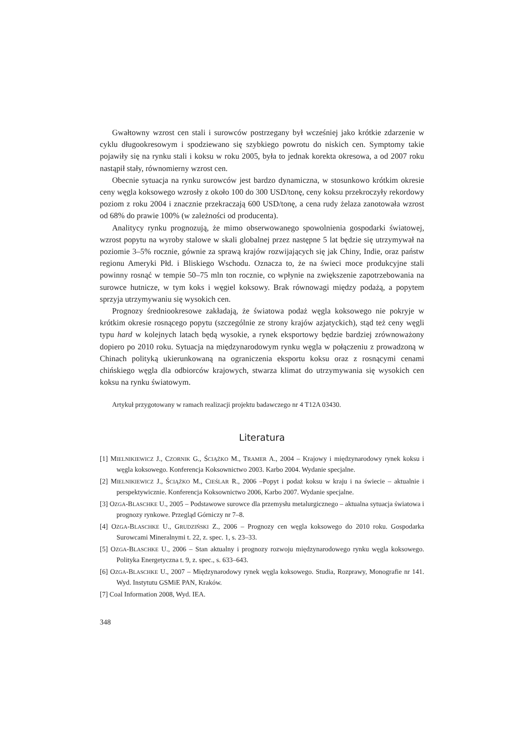Gwałtowny wzrost cen stali i surowców postrzegany był wcześniej jako krótkie zdarzenie w cyklu długookresowym i spodziewano się szybkiego powrotu do niskich cen. Symptomy takie pojawiły się na rynku stali i koksu w roku 2005, była to jednak korekta okresowa, a od 2007 roku nastąpił stały, równomierny wzrost cen.
Obecnie sytuacja na rynku surowców jest bardzo dynamiczna, w stosunkowo krótkim okresie ceny węgla koksowego wzrosły z około 100 do 300 USD/tonę, ceny koksu przekroczyły rekordowy poziom z roku 2004 i znacznie przekraczają 600 USD/tonę, a cena rudy żelaza zanotowała wzrost od 68% do prawie 100% (w zależności od producenta).
Analitycy rynku prognozują, że mimo obserwowanego spowolnienia gospodarki światowej, wzrost popytu na wyroby stalowe w skali globalnej przez następne 5 lat będzie się utrzymywał na poziomie 3–5% rocznie, gównie za sprawą krajów rozwijających się jak Chiny, Indie, oraz państw regionu Ameryki Płd. i Bliskiego Wschodu. Oznacza to, że na świeci moce produkcyjne stali powinny rosnąć w tempie 50–75 mln ton rocznie, co wpłynie na zwiększenie zapotrzebowania na surowce hutnicze, w tym koks i węgiel koksowy. Brak równowagi między podażą, a popytem sprzyja utrzymywaniu się wysokich cen.
Prognozy średniookresowe zakładają, że światowa podaż węgla koksowego nie pokryje w krótkim okresie rosnącego popytu (szczególnie ze strony krajów azjatyckich), stąd też ceny węgli typu hard w kolejnych latach będą wysokie, a rynek eksportowy będzie bardziej zrównoważony dopiero po 2010 roku. Sytuacja na międzynarodowym rynku węgla w połączeniu z prowadzoną w Chinach polityką ukierunkowaną na ograniczenia eksportu koksu oraz z rosnącymi cenami chińskiego węgla dla odbiorców krajowych, stwarza klimat do utrzymywania się wysokich cen koksu na rynku światowym.
Artykuł przygotowany w ramach realizacji projektu badawczego nr 4 T12A 03430.
Literatura
[1] MIELNIKIEWICZ J., CZORNIK G., ŚCIĄŻKO M., TRAMER A., 2004 – Krajowy i międzynarodowy rynek koksu i węgla koksowego. Konferencja Koksownictwo 2003. Karbo 2004. Wydanie specjalne.
[2] MIELNIKIEWICZ J., ŚCIĄŻKO M., CIEŚLAR R., 2006 –Popyt i podaż koksu w kraju i na świecie – aktualnie i perspektywicznie. Konferencja Koksownictwo 2006, Karbo 2007. Wydanie specjalne.
[3] OZGA-BLASCHKE U., 2005 – Podstawowe surowce dla przemysłu metalurgicznego – aktualna sytuacja światowa i prognozy rynkowe. Przegląd Górniczy nr 7–8.
[4] OZGA-BLASCHKE U., GRUDZIŃSKI Z., 2006 – Prognozy cen węgla koksowego do 2010 roku. Gospodarka Surowcami Mineralnymi t. 22, z. spec. 1, s. 23–33.
[5] OZGA-BLASCHKE U., 2006 – Stan aktualny i prognozy rozwoju międzynarodowego rynku węgla koksowego. Polityka Energetyczna t. 9, z. spec., s. 633–643.
[6] OZGA-BLASCHKE U., 2007 – Międzynarodowy rynek węgla koksowego. Studia, Rozprawy, Monografie nr 141. Wyd. Instytutu GSMiE PAN, Kraków.
[7] Coal Information 2008, Wyd. IEA.
348